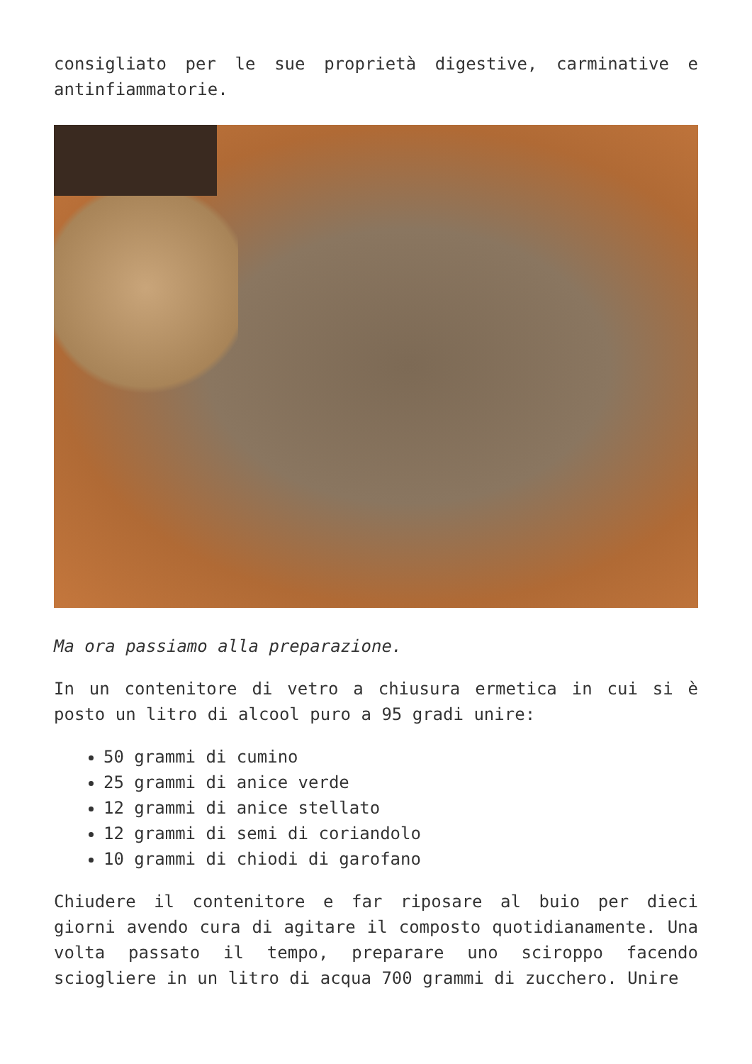consigliato per le sue proprietà digestive, carminative e antinfiammatorie.
Ma ora passiamo alla preparazione.
In un contenitore di vetro a chiusura ermetica in cui si è posto un litro di alcool puro a 95 gradi unire:
50 grammi di cumino
25 grammi di anice verde
12 grammi di anice stellato
12 grammi di semi di coriandolo
10 grammi di chiodi di garofano
Chiudere il contenitore e far riposare al buio per dieci giorni avendo cura di agitare il composto quotidianamente. Una volta passato il tempo, preparare uno sciroppo facendo sciogliere in un litro di acqua 700 grammi di zucchero. Unire